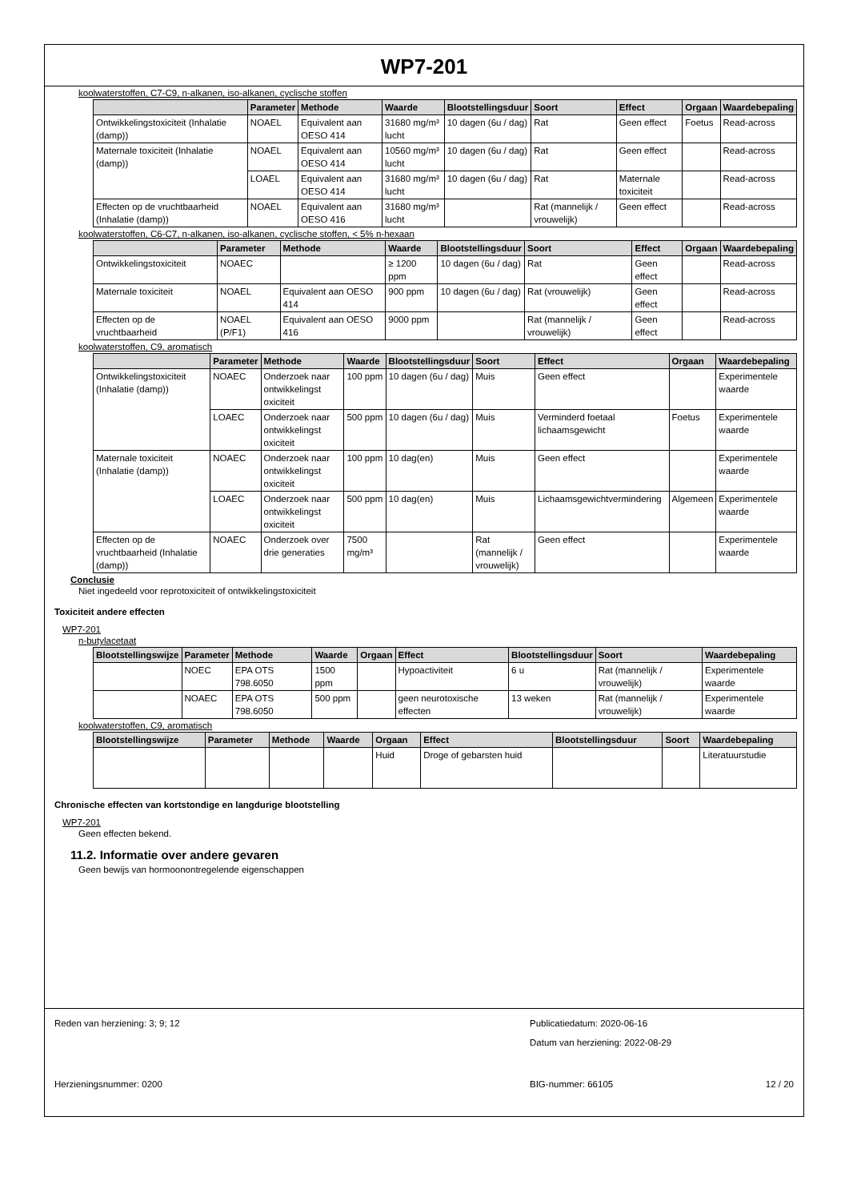WP7-201
koolwaterstoffen, C7-C9, n-alkanen, iso-alkanen, cyclische stoffen
| | Parameter | Methode | Waarde | Blootstellingsduur | Soort | Effect | Orgaan | Waardebepaling |
| --- | --- | --- | --- | --- | --- | --- | --- | --- |
| Ontwikkelingstoxiciteit (Inhalatie (damp)) | NOAEL | Equivalent aan OESO 414 | 31680 mg/m³ lucht | 10 dagen (6u / dag) | Rat | Geen effect | Foetus | Read-across |
| Maternale toxiciteit (Inhalatie (damp)) | NOAEL | Equivalent aan OESO 414 | 10560 mg/m³ lucht | 10 dagen (6u / dag) | Rat | Geen effect | | Read-across |
| | LOAEL | Equivalent aan OESO 414 | 31680 mg/m³ lucht | 10 dagen (6u / dag) | Rat | Maternale toxiciteit | | Read-across |
| Effecten op de vruchtbaarheid (Inhalatie (damp)) | NOAEL | Equivalent aan OESO 416 | 31680 mg/m³ lucht | | Rat (mannelijk / vrouwelijk) | Geen effect | | Read-across |
koolwaterstoffen, C6-C7, n-alkanen, iso-alkanen, cyclische stoffen, < 5% n-hexaan
| | Parameter | Methode | Waarde | Blootstellingsduur | Soort | Effect | Orgaan | Waardebepaling |
| --- | --- | --- | --- | --- | --- | --- | --- | --- |
| Ontwikkelingstoxiciteit | NOAEC | | ≥ 1200 ppm | 10 dagen (6u / dag) | Rat | Geen effect | | Read-across |
| Maternale toxiciteit | NOAEL | Equivalent aan OESO 414 | 900 ppm | 10 dagen (6u / dag) | Rat (vrouwelijk) | Geen effect | | Read-across |
| Effecten op de vruchtbaarheid | NOAEL (P/F1) | Equivalent aan OESO 416 | 9000 ppm | | Rat (mannelijk / vrouwelijk) | Geen effect | | Read-across |
koolwaterstoffen, C9, aromatisch
| | Parameter | Methode | Waarde | Blootstellingsduur | Soort | Effect | Orgaan | Waardebepaling |
| --- | --- | --- | --- | --- | --- | --- | --- | --- |
| Ontwikkelingstoxiciteit (Inhalatie (damp)) | NOAEC | Onderzoek naar ontwikkelingst oxiciteit | 100 ppm | 10 dagen (6u / dag) | Muis | Geen effect | | Experimentele waarde |
| | LOAEC | Onderzoek naar ontwikkelingst oxiciteit | 500 ppm | 10 dagen (6u / dag) | Muis | Verminderd foetaal lichaamsgewicht | Foetus | Experimentele waarde |
| Maternale toxiciteit (Inhalatie (damp)) | NOAEC | Onderzoek naar ontwikkelingst oxiciteit | 100 ppm | 10 dag(en) | Muis | Geen effect | | Experimentele waarde |
| | LOAEC | Onderzoek naar ontwikkelingst oxiciteit | 500 ppm | 10 dag(en) | Muis | Lichaamsgewichtvermindering | Algemeen | Experimentele waarde |
| Effecten op de vruchtbaarheid (Inhalatie (damp)) | NOAEC | Onderzoek over drie generaties | 7500 mg/m³ | | Rat (mannelijk / vrouwelijk) | Geen effect | | Experimentele waarde |
Conclusie
Niet ingedeeld voor reprotoxiciteit of ontwikkelingstoxiciteit
Toxiciteit andere effecten
WP7-201
n-butylacetaat
| Blootstellingswijze | Parameter | Methode | Waarde | Orgaan | Effect | Blootstellingsduur | Soort | Waardebepaling |
| --- | --- | --- | --- | --- | --- | --- | --- | --- |
| | NOEC | EPA OTS 798.6050 | 1500 ppm | | Hypoactiviteit | 6 u | Rat (mannelijk / vrouwelijk) | Experimentele waarde |
| | NOAEC | EPA OTS 798.6050 | 500 ppm | | geen neurotoxische effecten | 13 weken | Rat (mannelijk / vrouwelijk) | Experimentele waarde |
koolwaterstoffen, C9, aromatisch
| Blootstellingswijze | Parameter | Methode | Waarde | Orgaan | Effect | Blootstellingsduur | Soort | Waardebepaling |
| --- | --- | --- | --- | --- | --- | --- | --- | --- |
| | | | | Huid | Droge of gebarsten huid | | | Literatuurstudie |
Chronische effecten van kortstondige en langdurige blootstelling
WP7-201
Geen effecten bekend.
11.2. Informatie over andere gevaren
Geen bewijs van hormoonontregelende eigenschappen
Reden van herziening: 3; 9; 12 Publicatiedatum: 2020-06-16
Datum van herziening: 2022-08-29
Herzieningsnummer: 0200 BIG-nummer: 66105 12 / 20